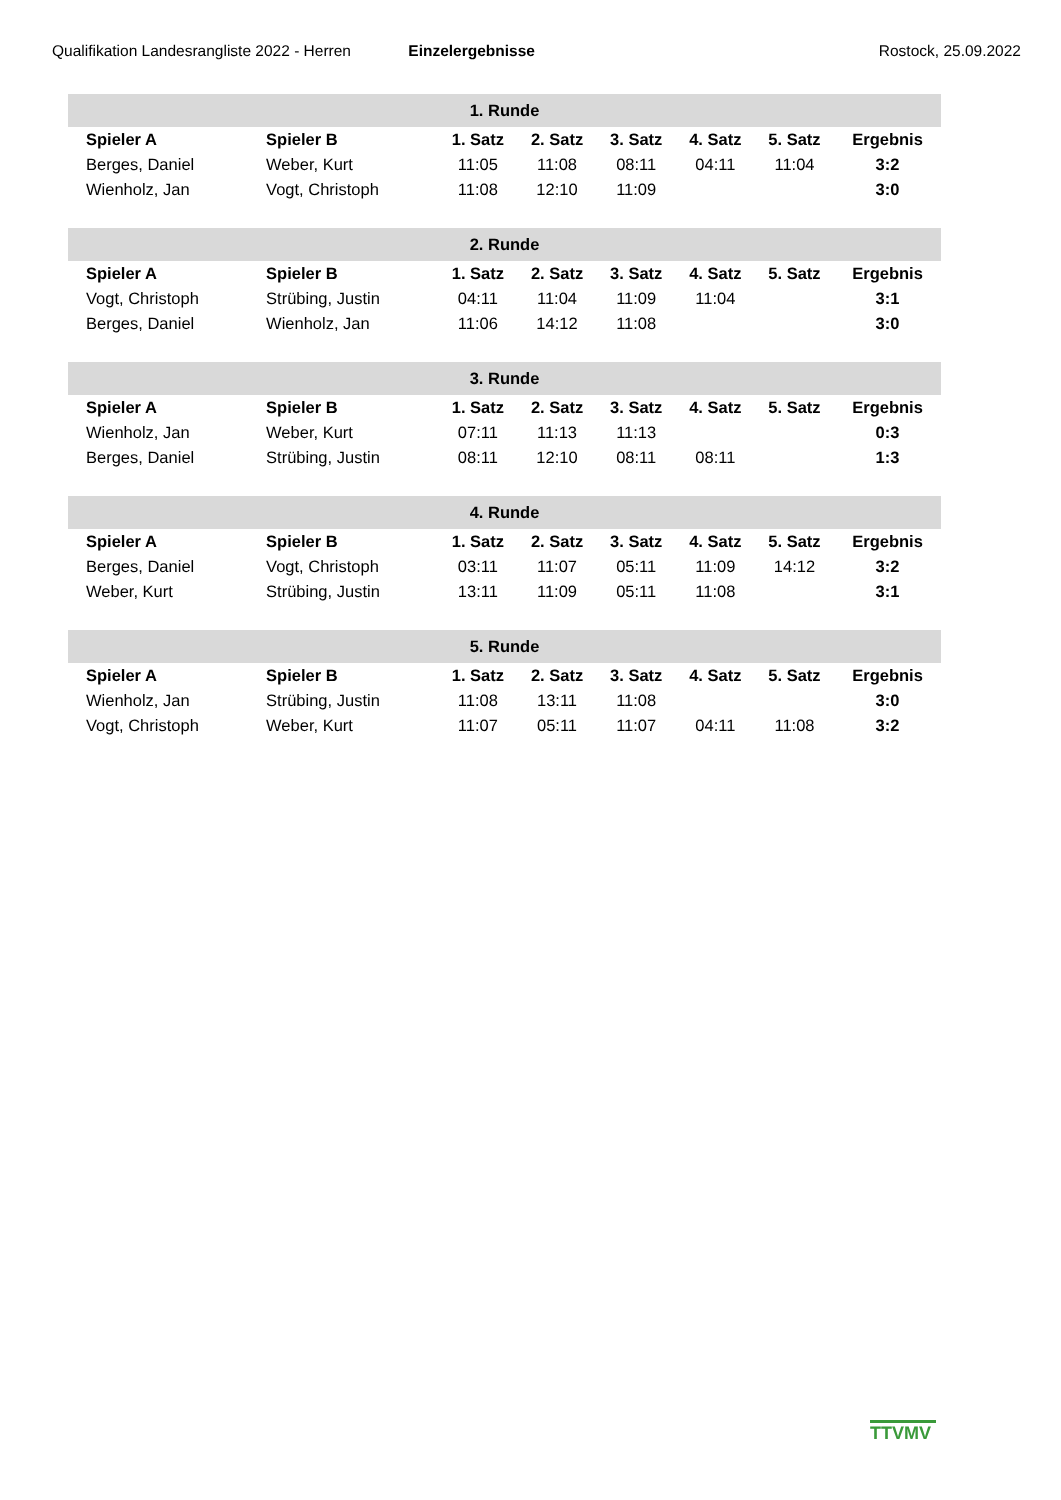Qualifikation Landesrangliste 2022 - Herren
Einzelergebnisse Rostock, 25.09.2022
| 1. Runde | | | | | | | |
| --- | --- | --- | --- | --- | --- | --- | --- |
| Spieler A | Spieler B | 1. Satz | 2. Satz | 3. Satz | 4. Satz | 5. Satz | Ergebnis |
| Berges, Daniel | Weber, Kurt | 11:05 | 11:08 | 08:11 | 04:11 | 11:04 | 3:2 |
| Wienholz, Jan | Vogt, Christoph | 11:08 | 12:10 | 11:09 | | | 3:0 |
| 2. Runde | | | | | | | |
| Spieler A | Spieler B | 1. Satz | 2. Satz | 3. Satz | 4. Satz | 5. Satz | Ergebnis |
| Vogt, Christoph | Strübing, Justin | 04:11 | 11:04 | 11:09 | 11:04 | | 3:1 |
| Berges, Daniel | Wienholz, Jan | 11:06 | 14:12 | 11:08 | | | 3:0 |
| 3. Runde | | | | | | | |
| Spieler A | Spieler B | 1. Satz | 2. Satz | 3. Satz | 4. Satz | 5. Satz | Ergebnis |
| Wienholz, Jan | Weber, Kurt | 07:11 | 11:13 | 11:13 | | | 0:3 |
| Berges, Daniel | Strübing, Justin | 08:11 | 12:10 | 08:11 | 08:11 | | 1:3 |
| 4. Runde | | | | | | | |
| Spieler A | Spieler B | 1. Satz | 2. Satz | 3. Satz | 4. Satz | 5. Satz | Ergebnis |
| Berges, Daniel | Vogt, Christoph | 03:11 | 11:07 | 05:11 | 11:09 | 14:12 | 3:2 |
| Weber, Kurt | Strübing, Justin | 13:11 | 11:09 | 05:11 | 11:08 | | 3:1 |
| 5. Runde | | | | | | | |
| Spieler A | Spieler B | 1. Satz | 2. Satz | 3. Satz | 4. Satz | 5. Satz | Ergebnis |
| Wienholz, Jan | Strübing, Justin | 11:08 | 13:11 | 11:08 | | | 3:0 |
| Vogt, Christoph | Weber, Kurt | 11:07 | 05:11 | 11:07 | 04:11 | 11:08 | 3:2 |
TTVMV